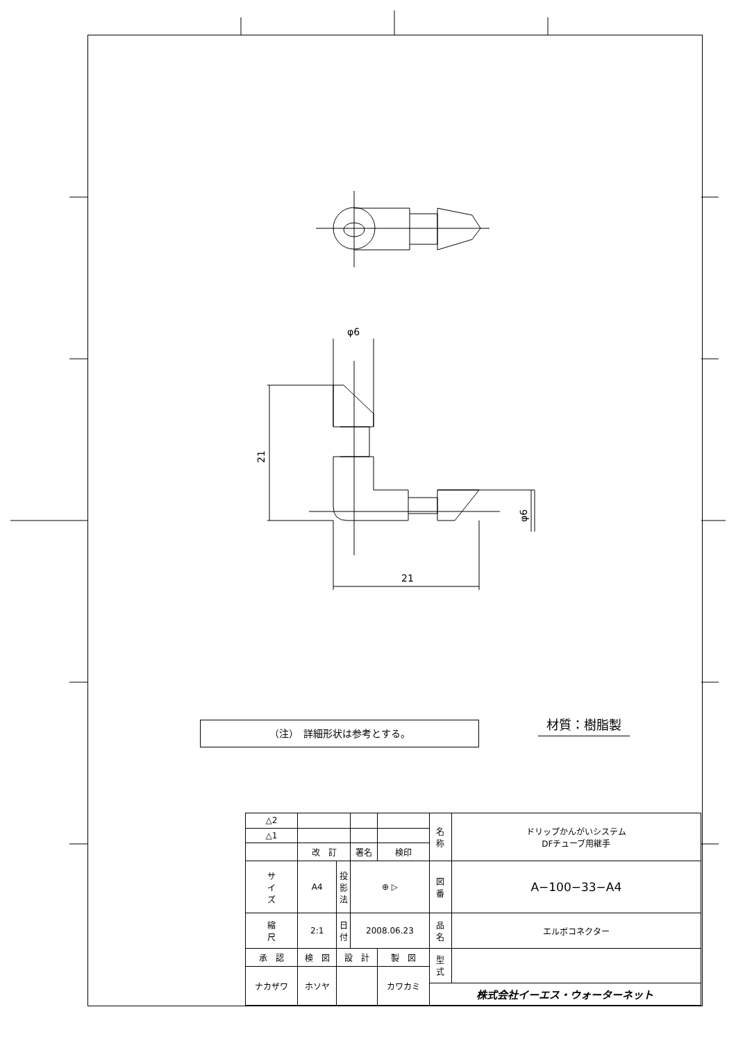φ6
21
φ6
21
（注）　詳細形状は参考とする。 材質：樹脂製
| △2 | | | | | | 名 称 | ドリップかんがいシステム DFチューブ用継手 |
| △1 | | | | | | | |
| | 改 訂 | | | 署名 | 検印 | | |
| サ イ ズ | A4 | | 投 影 法 | ⊕ ▷ | | 図 番 | A−100−33−A4 |
| 縮 尺 | 2:1 | | 日 付 | 2008.06.23 | | 品 名 | エルボコネクター |
| 承 認 | | 検 図 | 設 計 | | 製 図 | 型 式 | |
| ナカザワ | | ホソヤ | | | カワカミ | | |
| | | | | | | 株式会社イーエス・ウォーターネット | |